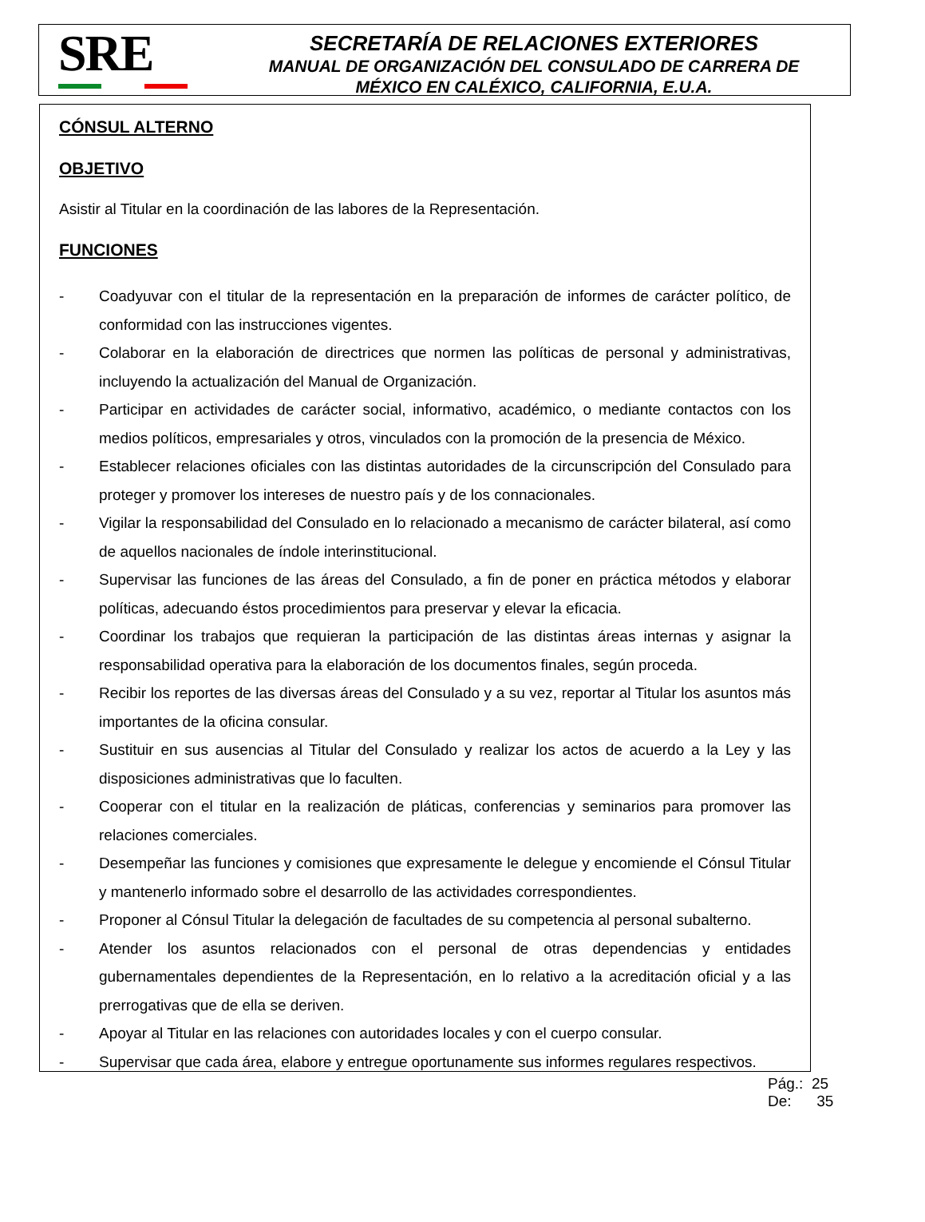SRE
SECRETARÍA DE RELACIONES EXTERIORES
MANUAL DE ORGANIZACIÓN DEL CONSULADO DE CARRERA DE
MÉXICO EN CALÉXICO, CALIFORNIA, E.U.A.
CÓNSUL ALTERNO
OBJETIVO
Asistir al Titular en la coordinación de las labores de la Representación.
FUNCIONES
- Coadyuvar con el titular de la representación en la preparación de informes de carácter político, de conformidad con las instrucciones vigentes.
- Colaborar en la elaboración de directrices que normen las políticas de personal y administrativas, incluyendo la actualización del Manual de Organización.
- Participar en actividades de carácter social, informativo, académico, o mediante contactos con los medios políticos, empresariales y otros, vinculados con la promoción de la presencia de México.
- Establecer relaciones oficiales con las distintas autoridades de la circunscripción del Consulado para proteger y promover los intereses de nuestro país y de los connacionales.
- Vigilar la responsabilidad del Consulado en lo relacionado a mecanismo de carácter bilateral, así como de aquellos nacionales de índole interinstitucional.
- Supervisar las funciones de las áreas del Consulado, a fin de poner en práctica métodos y elaborar políticas, adecuando éstos procedimientos para preservar y elevar la eficacia.
- Coordinar los trabajos que requieran la participación de las distintas áreas internas y asignar la responsabilidad operativa para la elaboración de los documentos finales, según proceda.
- Recibir los reportes de las diversas áreas del Consulado y a su vez, reportar al Titular los asuntos más importantes de la oficina consular.
- Sustituir en sus ausencias al Titular del Consulado y realizar los actos de acuerdo a la Ley y las disposiciones administrativas que lo faculten.
- Cooperar con el titular en la realización de pláticas, conferencias y seminarios para promover las relaciones comerciales.
- Desempeñar las funciones y comisiones que expresamente le delegue y encomiende el Cónsul Titular y mantenerlo informado sobre el desarrollo de las actividades correspondientes.
- Proponer al Cónsul Titular la delegación de facultades de su competencia al personal subalterno.
- Atender los asuntos relacionados con el personal de otras dependencias y entidades gubernamentales dependientes de la Representación, en lo relativo a la acreditación oficial y a las prerrogativas que de ella se deriven.
- Apoyar al Titular en las relaciones con autoridades locales y con el cuerpo consular.
- Supervisar que cada área, elabore y entregue oportunamente sus informes regulares respectivos.
Pág.: 25
De: 35